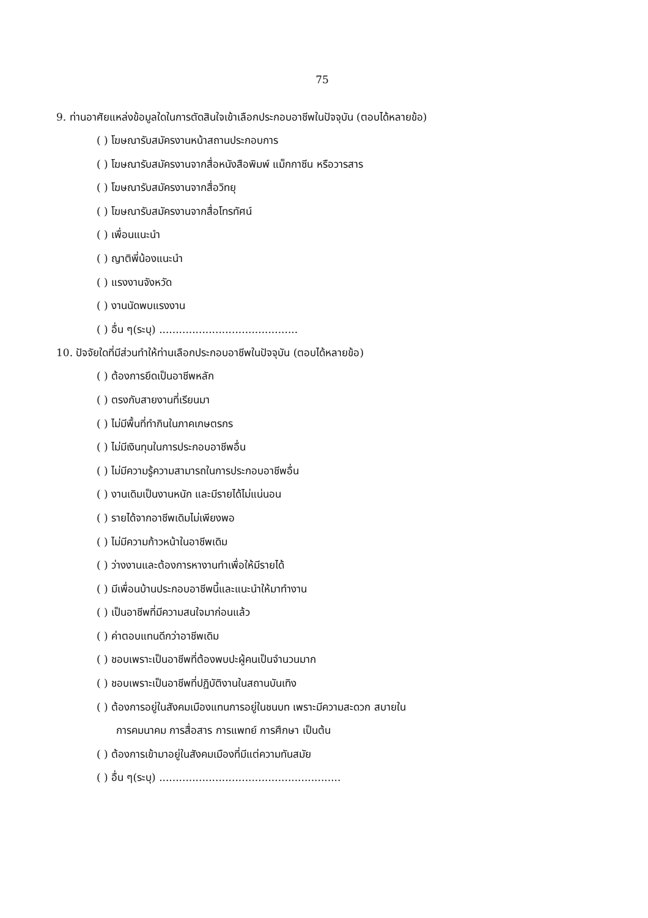75
9. ท่านอาศัยแหล่งข้อมูลใดในการตัดสินใจเข้าเลือกประกอบอาชีพในปัจจุบัน (ตอบได้หลายข้อ)
( ) โฆษณารับสมัครงานหน้าสถานประกอบการ
( ) โฆษณารับสมัครงานจากสื่อหนังสือพิมพ์ แม็กกาซีน หรือวารสาร
( ) โฆษณารับสมัครงานจากสื่อวิทยุ
( ) โฆษณารับสมัครงานจากสื่อโทรทัศน์
( ) เพื่อนแนะนำ
( ) ญาติพี่น้องแนะนำ
( ) แรงงานจังหวัด
( ) งานนัดพบแรงงาน
( ) อื่น ๆ(ระบุ) ..........................................
10. ปัจจัยใดที่มีส่วนทำให้ท่านเลือกประกอบอาชีพในปัจจุบัน (ตอบได้หลายข้อ)
( ) ต้องการยึดเป็นอาชีพหลัก
( ) ตรงกับสายงานที่เรียนมา
( ) ไม่มีพื้นที่ทำกินในภาคเกษตรกร
( ) ไม่มีเงินทุนในการประกอบอาชีพอื่น
( ) ไม่มีความรู้ความสามารถในการประกอบอาชีพอื่น
( ) งานเดิมเป็นงานหนัก และมีรายได้ไม่แน่นอน
( ) รายได้จากอาชีพเดิมไม่เพียงพอ
( ) ไม่มีความก้าวหน้าในอาชีพเดิม
( ) ว่างงานและต้องการหางานทำเพื่อให้มีรายได้
( ) มีเพื่อนบ้านประกอบอาชีพนี้และแนะนำให้มาทำงาน
( ) เป็นอาชีพที่มีความสนใจมาก่อนแล้ว
( ) ค่าตอบแทนดีกว่าอาชีพเดิม
( ) ชอบเพราะเป็นอาชีพที่ต้องพบปะผู้คนเป็นจำนวนมาก
( ) ชอบเพราะเป็นอาชีพที่ปฏิบัติงานในสถานบันเทิง
( ) ต้องการอยู่ในสังคมเมืองแทนการอยู่ในชนบท เพราะมีความสะดวก สบายใน
การคมนาคม การสื่อสาร การแพทย์ การศึกษา เป็นต้น
( ) ต้องการเข้ามาอยู่ในสังคมเมืองที่มีแต่ความทันสมัย
( ) อื่น ๆ(ระบุ) .......................................................